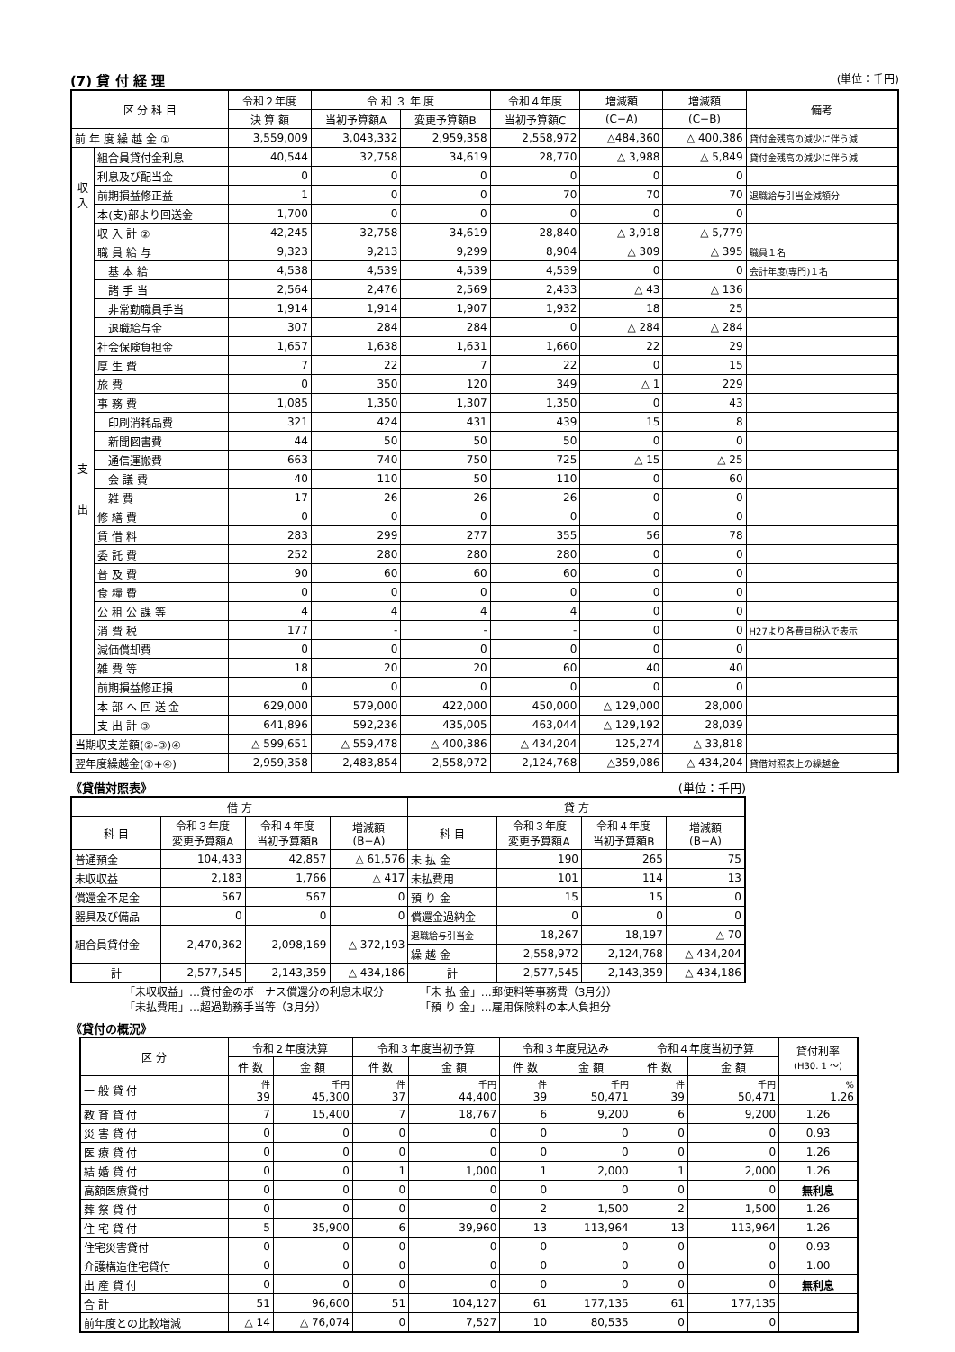(7) 貸 付 経 理 (単位：千円)
| 区 分 科 目 | | 令和２年度 | 令 和 ３ 年 度 | | 令和４年度 | 増減額 | 増減額 | 備考 |
| --- | --- | --- | --- | --- | --- | --- | --- | --- |
| | | 決 算 額 | 当初予算額A | 変更予算額B | 当初予算額C | (C−A) | (C−B) | |
| 前 年 度 繰 越 金 ① | | 3,559,009 | 3,043,332 | 2,959,358 | 2,558,972 | △484,360 | △ 400,386 | 貸付金残高の減少に伴う減 |
| 収 入 | 組合員貸付金利息 | 40,544 | 32,758 | 34,619 | 28,770 | △ 3,988 | △ 5,849 | 貸付金残高の減少に伴う減 |
| | 利息及び配当金 | 0 | 0 | 0 | 0 | 0 | 0 | |
| | 前期損益修正益 | 1 | 0 | 0 | 70 | 70 | 70 | 退職給与引当金減額分 |
| | 本(支)部より回送金 | 1,700 | 0 | 0 | 0 | 0 | 0 | |
| | 収 入 計 ② | 42,245 | 32,758 | 34,619 | 28,840 | △ 3,918 | △ 5,779 | |
| 支 出 | 職 員 給 与 | 9,323 | 9,213 | 9,299 | 8,904 | △ 309 | △ 395 | 職員１名 |
| | 基 本 給 | 4,538 | 4,539 | 4,539 | 4,539 | 0 | 0 | 会計年度(専門)１名 |
| | 諸 手 当 | 2,564 | 2,476 | 2,569 | 2,433 | △ 43 | △ 136 | |
| | 非常勤職員手当 | 1,914 | 1,914 | 1,907 | 1,932 | 18 | 25 | |
| | 退職給与金 | 307 | 284 | 284 | 0 | △ 284 | △ 284 | |
| | 社会保険負担金 | 1,657 | 1,638 | 1,631 | 1,660 | 22 | 29 | |
| | 厚 生 費 | 7 | 22 | 7 | 22 | 0 | 15 | |
| | 旅 費 | 0 | 350 | 120 | 349 | △ 1 | 229 | |
| | 事 務 費 | 1,085 | 1,350 | 1,307 | 1,350 | 0 | 43 | |
| | 印刷消耗品費 | 321 | 424 | 431 | 439 | 15 | 8 | |
| | 新聞図書費 | 44 | 50 | 50 | 50 | 0 | 0 | |
| | 通信運搬費 | 663 | 740 | 750 | 725 | △ 15 | △ 25 | |
| | 会 議 費 | 40 | 110 | 50 | 110 | 0 | 60 | |
| | 雑 費 | 17 | 26 | 26 | 26 | 0 | 0 | |
| | 修 繕 費 | 0 | 0 | 0 | 0 | 0 | 0 | |
| | 賃 借 料 | 283 | 299 | 277 | 355 | 56 | 78 | |
| | 委 託 費 | 252 | 280 | 280 | 280 | 0 | 0 | |
| | 普 及 費 | 90 | 60 | 60 | 60 | 0 | 0 | |
| | 食 糧 費 | 0 | 0 | 0 | 0 | 0 | 0 | |
| | 公 租 公 課 等 | 4 | 4 | 4 | 4 | 0 | 0 | |
| | 消 費 税 | 177 | - | - | - | 0 | 0 | H27より各費目税込で表示 |
| | 減価償却費 | 0 | 0 | 0 | 0 | 0 | 0 | |
| | 雑 費 等 | 18 | 20 | 20 | 60 | 40 | 40 | |
| | 前期損益修正損 | 0 | 0 | 0 | 0 | 0 | 0 | |
| | 本 部 へ 回 送 金 | 629,000 | 579,000 | 422,000 | 450,000 | △ 129,000 | 28,000 | |
| | 支 出 計 ③ | 641,896 | 592,236 | 435,005 | 463,044 | △ 129,192 | 28,039 | |
| 当期収支差額(②-③)④ | | △ 599,651 | △ 559,478 | △ 400,386 | △ 434,204 | 125,274 | △ 33,818 | |
| 翌年度繰越金(①+④) | | 2,959,358 | 2,483,854 | 2,558,972 | 2,124,768 | △359,086 | △ 434,204 | 貸借対照表上の繰越金 |
《貸借対照表》 (単位：千円)
| 借 方 | | | | 貸 方 | | | |
| --- | --- | --- | --- | --- | --- | --- | --- |
| 科 目 | 令和３年度 変更予算額A | 令和４年度 当初予算額B | 増減額 (B−A) | 科 目 | 令和３年度 変更予算額A | 令和４年度 当初予算額B | 増減額 (B−A) |
| 普通預金 | 104,433 | 42,857 | △ 61,576 | 未 払 金 | 190 | 265 | 75 |
| 未収収益 | 2,183 | 1,766 | △ 417 | 未払費用 | 101 | 114 | 13 |
| 償還金不足金 | 567 | 567 | 0 | 預 り 金 | 15 | 15 | 0 |
| 器具及び備品 | 0 | 0 | 0 | 償還金過納金 | 0 | 0 | 0 |
| 組合員貸付金 | 2,470,362 | 2,098,169 | △ 372,193 | 退職給与引当金 | 18,267 | 18,197 | △ 70 |
| | | | | 繰 越 金 | 2,558,972 | 2,124,768 | △ 434,204 |
| 計 | 2,577,545 | 2,143,359 | △ 434,186 | 計 | 2,577,545 | 2,143,359 | △ 434,186 |
「未収収益」…貸付金のボーナス償還分の利息未収分
「未払費用」…超過勤務手当等（3月分）
「未 払 金」…郵便料等事務費（3月分）
「預 り 金」…雇用保険料の本人負担分
《貸付の概況》
| 区 分 | 令和２年度決算 | | 令和３年度当初予算 | | 令和３年度見込み | | 令和４年度当初予算 | | 貸付利率 (H30. 1 〜) |
| --- | --- | --- | --- | --- | --- | --- | --- | --- | --- |
| | 件 数 | 金 額 | 件 数 | 金 額 | 件 数 | 金 額 | 件 数 | 金 額 | |
| 一 般 貸 付 | 件 39 | 千円 45,300 | 件 37 | 千円 44,400 | 件 39 | 千円 50,471 | 件 39 | 千円 50,471 | % 1.26 |
| 教 育 貸 付 | 7 | 15,400 | 7 | 18,767 | 6 | 9,200 | 6 | 9,200 | 1.26 |
| 災 害 貸 付 | 0 | 0 | 0 | 0 | 0 | 0 | 0 | 0 | 0.93 |
| 医 療 貸 付 | 0 | 0 | 0 | 0 | 0 | 0 | 0 | 0 | 1.26 |
| 結 婚 貸 付 | 0 | 0 | 1 | 1,000 | 1 | 2,000 | 1 | 2,000 | 1.26 |
| 高額医療貸付 | 0 | 0 | 0 | 0 | 0 | 0 | 0 | 0 | 無利息 |
| 葬 祭 貸 付 | 0 | 0 | 0 | 0 | 2 | 1,500 | 2 | 1,500 | 1.26 |
| 住 宅 貸 付 | 5 | 35,900 | 6 | 39,960 | 13 | 113,964 | 13 | 113,964 | 1.26 |
| 住宅災害貸付 | 0 | 0 | 0 | 0 | 0 | 0 | 0 | 0 | 0.93 |
| 介護構造住宅貸付 | 0 | 0 | 0 | 0 | 0 | 0 | 0 | 0 | 1.00 |
| 出 産 貸 付 | 0 | 0 | 0 | 0 | 0 | 0 | 0 | 0 | 無利息 |
| 合 計 | 51 | 96,600 | 51 | 104,127 | 61 | 177,135 | 61 | 177,135 | |
| 前年度との比較増減 | △ 14 | △ 76,074 | 0 | 7,527 | 10 | 80,535 | 0 | 0 | |